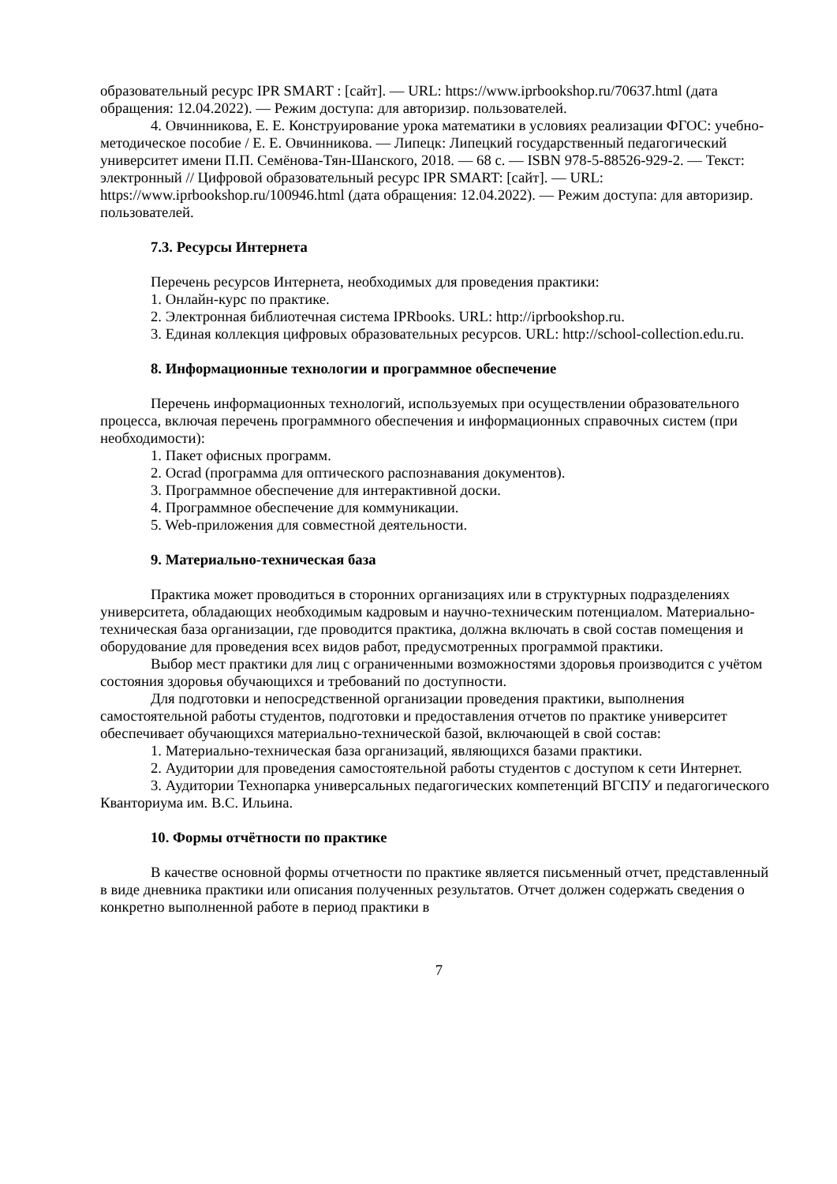образовательный ресурс IPR SMART : [сайт]. — URL: https://www.iprbookshop.ru/70637.html (дата обращения: 12.04.2022). — Режим доступа: для авторизир. пользователей.
4. Овчинникова, Е. Е. Конструирование урока математики в условиях реализации ФГОС: учебно-методическое пособие / Е. Е. Овчинникова. — Липецк: Липецкий государственный педагогический университет имени П.П. Семёнова-Тян-Шанского, 2018. — 68 с. — ISBN 978-5-88526-929-2. — Текст: электронный // Цифровой образовательный ресурс IPR SMART: [сайт]. — URL: https://www.iprbookshop.ru/100946.html (дата обращения: 12.04.2022). — Режим доступа: для авторизир. пользователей.
7.3. Ресурсы Интернета
Перечень ресурсов Интернета, необходимых для проведения практики:
1. Онлайн-курс по практике.
2. Электронная библиотечная система IPRbooks. URL: http://iprbookshop.ru.
3. Единая коллекция цифровых образовательных ресурсов. URL: http://school-collection.edu.ru.
8. Информационные технологии и программное обеспечение
Перечень информационных технологий, используемых при осуществлении образовательного процесса, включая перечень программного обеспечения и информационных справочных систем (при необходимости):
1. Пакет офисных программ.
2. Ocrad (программа для оптического распознавания документов).
3. Программное обеспечение для интерактивной доски.
4. Программное обеспечение для коммуникации.
5. Web-приложения для совместной деятельности.
9. Материально-техническая база
Практика может проводиться в сторонних организациях или в структурных подразделениях университета, обладающих необходимым кадровым и научно-техническим потенциалом. Материально-техническая база организации, где проводится практика, должна включать в свой состав помещения и оборудование для проведения всех видов работ, предусмотренных программой практики.
Выбор мест практики для лиц с ограниченными возможностями здоровья производится с учётом состояния здоровья обучающихся и требований по доступности.
Для подготовки и непосредственной организации проведения практики, выполнения самостоятельной работы студентов, подготовки и предоставления отчетов по практике университет обеспечивает обучающихся материально-технической базой, включающей в свой состав:
1. Материально-техническая база организаций, являющихся базами практики.
2. Аудитории для проведения самостоятельной работы студентов с доступом к сети Интернет.
3. Аудитории Технопарка универсальных педагогических компетенций ВГСПУ и педагогического Кванториума им. В.С. Ильина.
10. Формы отчётности по практике
В качестве основной формы отчетности по практике является письменный отчет, представленный в виде дневника практики или описания полученных результатов. Отчет должен содержать сведения о конкретно выполненной работе в период практики в
7